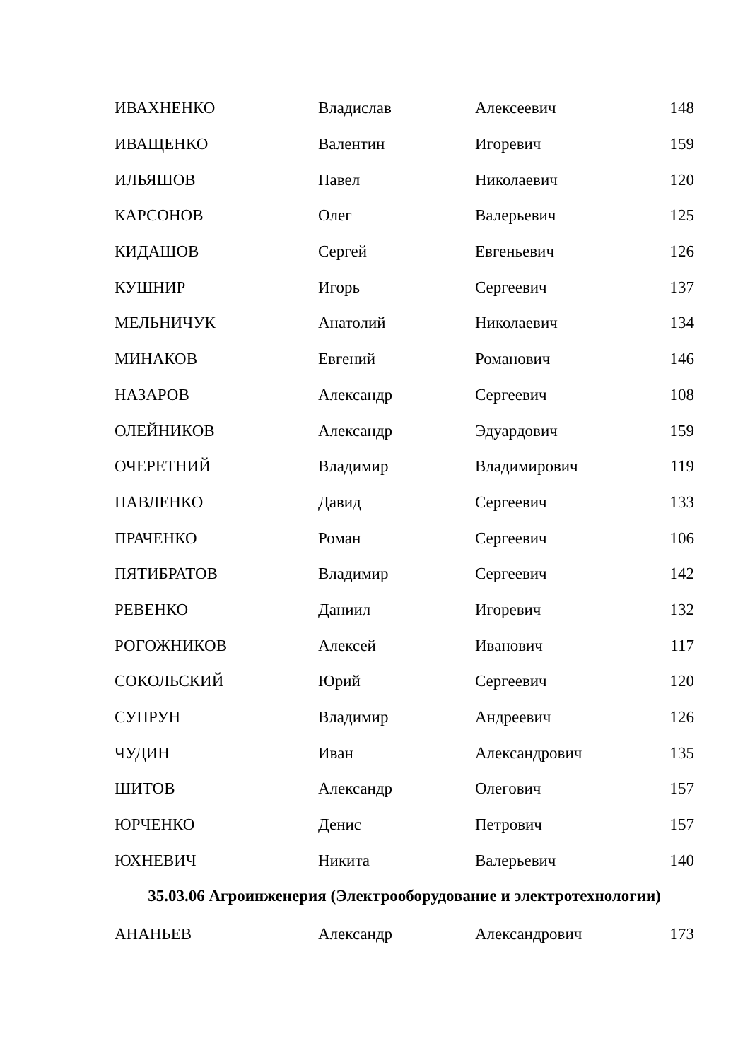| ИВАХНЕНКО | Владислав | Алексеевич | 148 |
| ИВАЩЕНКО | Валентин | Игоревич | 159 |
| ИЛЬЯШОВ | Павел | Николаевич | 120 |
| КАРСОНОВ | Олег | Валерьевич | 125 |
| КИДАШОВ | Сергей | Евгеньевич | 126 |
| КУШНИР | Игорь | Сергеевич | 137 |
| МЕЛЬНИЧУК | Анатолий | Николаевич | 134 |
| МИНАКОВ | Евгений | Романович | 146 |
| НАЗАРОВ | Александр | Сергеевич | 108 |
| ОЛЕЙНИКОВ | Александр | Эдуардович | 159 |
| ОЧЕРЕТНИЙ | Владимир | Владимирович | 119 |
| ПАВЛЕНКО | Давид | Сергеевич | 133 |
| ПРАЧЕНКО | Роман | Сергеевич | 106 |
| ПЯТИБРАТОВ | Владимир | Сергеевич | 142 |
| РЕВЕНКО | Даниил | Игоревич | 132 |
| РОГОЖНИКОВ | Алексей | Иванович | 117 |
| СОКОЛЬСКИЙ | Юрий | Сергеевич | 120 |
| СУПРУН | Владимир | Андреевич | 126 |
| ЧУДИН | Иван | Александрович | 135 |
| ШИТОВ | Александр | Олегович | 157 |
| ЮРЧЕНКО | Денис | Петрович | 157 |
| ЮХНЕВИЧ | Никита | Валерьевич | 140 |
35.03.06 Агроинженерия (Электрооборудование и электротехнологии)
| АНАНЬЕВ | Александр | Александрович | 173 |